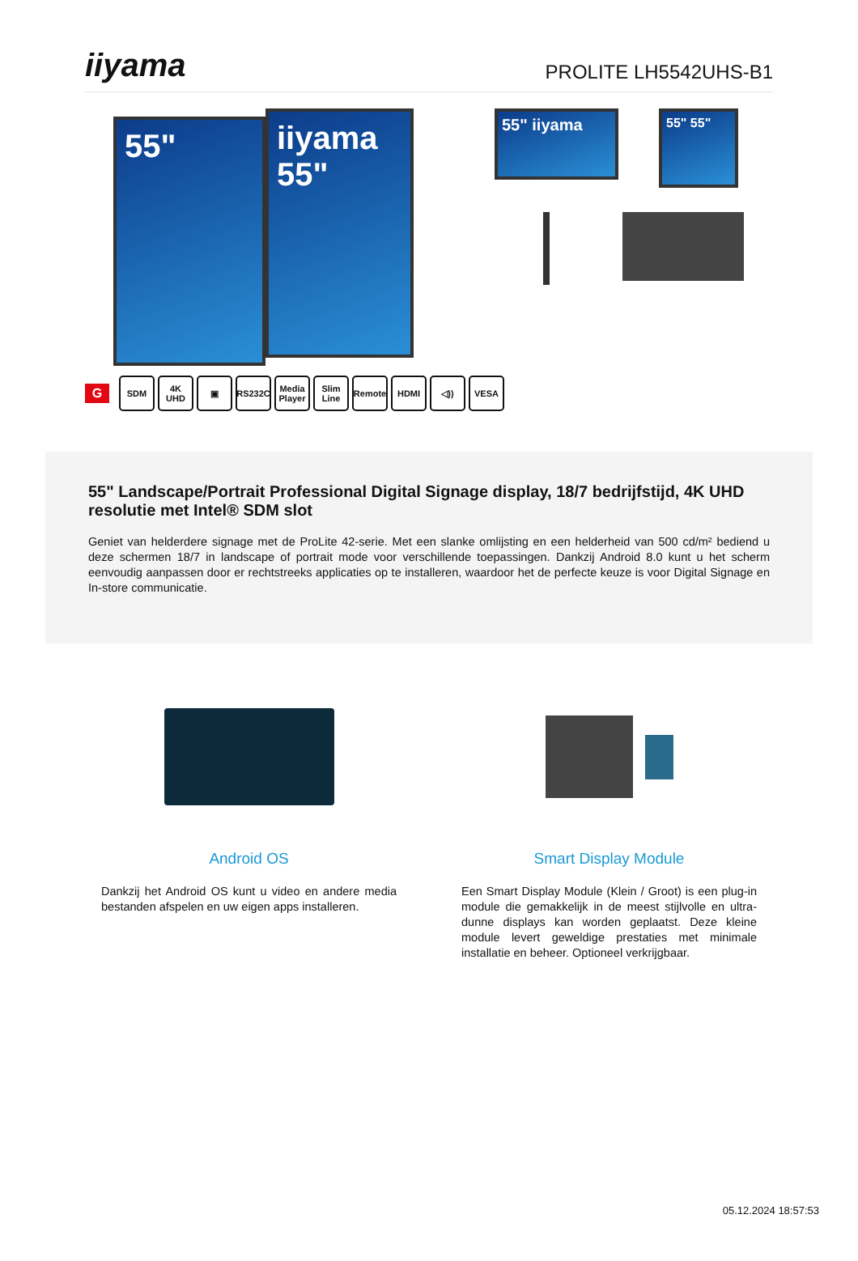iiyama
PROLITE LH5542UHS-B1
55"
iiyama
55"
55" iiyama
55" 55"
G
SDM 4K UHD ▣ RS232C
Media Player
Slim Line
Remote HDMI ◁)) VESA
55" Landscape/Portrait Professional Digital Signage display, 18/7 bedrijfstijd, 4K UHD resolutie met Intel® SDM slot
Geniet van helderdere signage met de ProLite 42-serie. Met een slanke omlijsting en een helderheid van 500 cd/m² bediend u deze schermen 18/7 in landscape of portrait mode voor verschillende toepassingen. Dankzij Android 8.0 kunt u het scherm eenvoudig aanpassen door er rechtstreeks applicaties op te installeren, waardoor het de perfecte keuze is voor Digital Signage en In-store communicatie.
Android OS
Dankzij het Android OS kunt u video en andere media bestanden afspelen en uw eigen apps installeren.
Smart Display Module
Een Smart Display Module (Klein / Groot) is een plug-in module die gemakkelijk in de meest stijlvolle en ultra-dunne displays kan worden geplaatst. Deze kleine module levert geweldige prestaties met minimale installatie en beheer. Optioneel verkrijgbaar.
05.12.2024 18:57:53